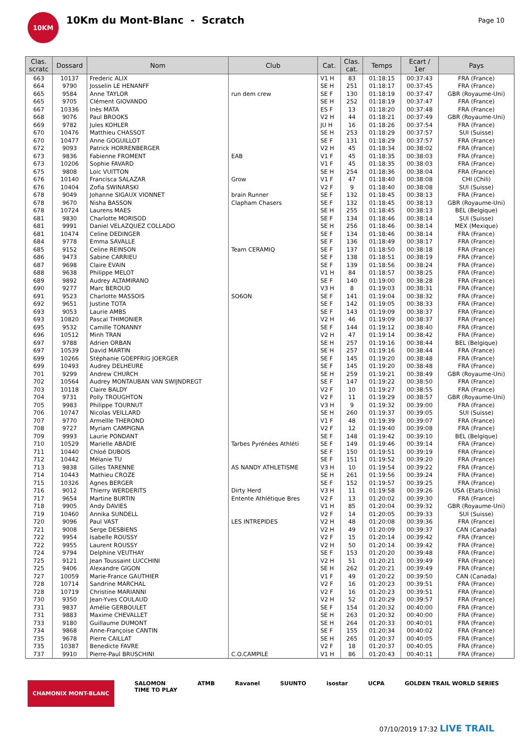10KM
10Km du Mont-Blanc - Scratch
Page 10
| Clas. scratc | Dossard | Nom | Club | Cat. | Clas. cat. | Temps | Ecart / 1er | Pays |
| --- | --- | --- | --- | --- | --- | --- | --- | --- |
| 663 | 10137 | Frederic ALIX | | V1 H | 83 | 01:18:15 | 00:37:43 | FRA (France) |
| 664 | 9790 | Josselin LE HENANFF | | SE H | 251 | 01:18:17 | 00:37:45 | FRA (France) |
| 665 | 9584 | Anne TAYLOR | run dem crew | SE F | 130 | 01:18:19 | 00:37:47 | GBR (Royaume-Uni) |
| 665 | 9705 | Clément GIOVANDO | | SE H | 252 | 01:18:19 | 00:37:47 | FRA (France) |
| 667 | 10336 | Inès MATA | | ES F | 13 | 01:18:20 | 00:37:48 | FRA (France) |
| 668 | 9076 | Paul BROOKS | | V2 H | 44 | 01:18:21 | 00:37:49 | GBR (Royaume-Uni) |
| 669 | 9782 | Jules KOHLER | | JU H | 16 | 01:18:26 | 00:37:54 | FRA (France) |
| 670 | 10476 | Matthieu CHASSOT | | SE H | 253 | 01:18:29 | 00:37:57 | SUI (Suisse) |
| 670 | 10477 | Anne GOGUILLOT | | SE F | 131 | 01:18:29 | 00:37:57 | FRA (France) |
| 672 | 9093 | Patrick HORRENBERGER | | V2 H | 45 | 01:18:34 | 00:38:02 | FRA (France) |
| 673 | 9836 | Fabienne FROMENT | EAB | V1 F | 45 | 01:18:35 | 00:38:03 | FRA (France) |
| 673 | 10206 | Sophie FAVARD | | V1 F | 45 | 01:18:35 | 00:38:03 | FRA (France) |
| 675 | 9808 | Loic VUITTON | | SE H | 254 | 01:18:36 | 00:38:04 | FRA (France) |
| 676 | 10140 | Francisca SALAZAR | Grow | V1 F | 47 | 01:18:40 | 00:38:08 | CHI (Chili) |
| 676 | 10404 | Zofia SWINARSKI | | V2 F | 9 | 01:18:40 | 00:38:08 | SUI (Suisse) |
| 678 | 9049 | Johanne SIGAUX VIONNET | brain Runner | SE F | 132 | 01:18:45 | 00:38:13 | FRA (France) |
| 678 | 9670 | Nisha BASSON | Clapham Chasers | SE F | 132 | 01:18:45 | 00:38:13 | GBR (Royaume-Uni) |
| 678 | 10724 | Laurens MAES | | SE H | 255 | 01:18:45 | 00:38:13 | BEL (Belgique) |
| 681 | 9830 | Charlotte MORISOD | | SE F | 134 | 01:18:46 | 00:38:14 | SUI (Suisse) |
| 681 | 9991 | Daniel VELAZQUEZ COLLADO | | SE H | 256 | 01:18:46 | 00:38:14 | MEX (Mexique) |
| 681 | 10474 | Celine DEDINGER | | SE F | 134 | 01:18:46 | 00:38:14 | FRA (France) |
| 684 | 9778 | Emma SAVALLE | | SE F | 136 | 01:18:49 | 00:38:17 | FRA (France) |
| 685 | 9152 | Celine REINSON | Team CERAMIQ | SE F | 137 | 01:18:50 | 00:38:18 | FRA (France) |
| 686 | 9473 | Sabine CARRIEU | | SE F | 138 | 01:18:51 | 00:38:19 | FRA (France) |
| 687 | 9698 | Claire EVAIN | | SE F | 139 | 01:18:56 | 00:38:24 | FRA (France) |
| 688 | 9638 | Philippe MELOT | | V1 H | 84 | 01:18:57 | 00:38:25 | FRA (France) |
| 689 | 9892 | Audrey ALTAMIRANO | | SE F | 140 | 01:19:00 | 00:38:28 | FRA (France) |
| 690 | 9277 | Marc BEROUD | | V3 H | 8 | 01:19:03 | 00:38:31 | FRA (France) |
| 691 | 9523 | Charlotte MASSOIS | SO6ON | SE F | 141 | 01:19:04 | 00:38:32 | FRA (France) |
| 692 | 9651 | Justine TOTA | | SE F | 142 | 01:19:05 | 00:38:33 | FRA (France) |
| 693 | 9053 | Laurie AMBS | | SE F | 143 | 01:19:09 | 00:38:37 | FRA (France) |
| 693 | 10820 | Pascal THIMONIER | | V2 H | 46 | 01:19:09 | 00:38:37 | FRA (France) |
| 695 | 9532 | Camille TONANNY | | SE F | 144 | 01:19:12 | 00:38:40 | FRA (France) |
| 696 | 10512 | Minh TRAN | | V2 H | 47 | 01:19:14 | 00:38:42 | FRA (France) |
| 697 | 9788 | Adrien ORBAN | | SE H | 257 | 01:19:16 | 00:38:44 | BEL (Belgique) |
| 697 | 10539 | David MARTIN | | SE H | 257 | 01:19:16 | 00:38:44 | FRA (France) |
| 699 | 10266 | Stéphanie GOEPFRIG JOERGER | | SE F | 145 | 01:19:20 | 00:38:48 | FRA (France) |
| 699 | 10493 | Audrey DELHEURE | | SE F | 145 | 01:19:20 | 00:38:48 | FRA (France) |
| 701 | 9299 | Andrew CHURCH | | SE H | 259 | 01:19:21 | 00:38:49 | GBR (Royaume-Uni) |
| 702 | 10564 | Audrey MONTAUBAN VAN SWIJNDREGT | | SE F | 147 | 01:19:22 | 00:38:50 | FRA (France) |
| 703 | 10118 | Claire BALDY | | V2 F | 10 | 01:19:27 | 00:38:55 | FRA (France) |
| 704 | 9731 | Polly TROUGHTON | | V2 F | 11 | 01:19:29 | 00:38:57 | GBR (Royaume-Uni) |
| 705 | 9983 | Philippe TOURNUT | | V3 H | 9 | 01:19:32 | 00:39:00 | FRA (France) |
| 706 | 10747 | Nicolas VEILLARD | | SE H | 260 | 01:19:37 | 00:39:05 | SUI (Suisse) |
| 707 | 9770 | Armellle THEROND | | V1 F | 48 | 01:19:39 | 00:39:07 | FRA (France) |
| 708 | 9727 | Myriam CAMPIGNA | | V2 F | 12 | 01:19:40 | 00:39:08 | FRA (France) |
| 709 | 9993 | Laurie PONDANT | | SE F | 148 | 01:19:42 | 00:39:10 | BEL (Belgique) |
| 710 | 10529 | Marielle ABADIE | Tarbes Pyrénées Athléti | SE F | 149 | 01:19:46 | 00:39:14 | FRA (France) |
| 711 | 10440 | Chloé DUBOIS | | SE F | 150 | 01:19:51 | 00:39:19 | FRA (France) |
| 712 | 10442 | Mélanie TU | | SE F | 151 | 01:19:52 | 00:39:20 | FRA (France) |
| 713 | 9838 | Gilles TARENNE | AS NANDY ATHLETISME | V3 H | 10 | 01:19:54 | 00:39:22 | FRA (France) |
| 714 | 10443 | Mathieu CROZE | | SE H | 261 | 01:19:56 | 00:39:24 | FRA (France) |
| 715 | 10326 | Agnes BERGER | | SE F | 152 | 01:19:57 | 00:39:25 | FRA (France) |
| 716 | 9012 | Thierry WERDERITS | Dirty Herd | V3 H | 11 | 01:19:58 | 00:39:26 | USA (Etats-Unis) |
| 717 | 9654 | Martine BURTIN | Entente Athlétique Bres | V2 F | 13 | 01:20:02 | 00:39:30 | FRA (France) |
| 718 | 9905 | Andy DAVIES | | V1 H | 85 | 01:20:04 | 00:39:32 | GBR (Royaume-Uni) |
| 719 | 10460 | Annika SUNDELL | | V2 F | 14 | 01:20:05 | 00:39:33 | SUI (Suisse) |
| 720 | 9096 | Paul VAST | LES INTREPIDES | V2 H | 48 | 01:20:08 | 00:39:36 | FRA (France) |
| 721 | 9008 | Serge DESBIENS | | V2 H | 49 | 01:20:09 | 00:39:37 | CAN (Canada) |
| 722 | 9954 | Isabelle ROUSSY | | V2 F | 15 | 01:20:14 | 00:39:42 | FRA (France) |
| 722 | 9955 | Laurent ROUSSY | | V2 H | 50 | 01:20:14 | 00:39:42 | FRA (France) |
| 724 | 9794 | Delphine VEUTHAY | | SE F | 153 | 01:20:20 | 00:39:48 | FRA (France) |
| 725 | 9121 | Jean Toussaint LUCCHINI | | V2 H | 51 | 01:20:21 | 00:39:49 | FRA (France) |
| 725 | 9406 | Alexandre GIGON | | SE H | 262 | 01:20:21 | 00:39:49 | FRA (France) |
| 727 | 10059 | Marie-France GAUTHIER | | V1 F | 49 | 01:20:22 | 00:39:50 | CAN (Canada) |
| 728 | 10714 | Sandrine MARCHAL | | V2 F | 16 | 01:20:23 | 00:39:51 | FRA (France) |
| 728 | 10719 | Christine MARIANNI | | V2 F | 16 | 01:20:23 | 00:39:51 | FRA (France) |
| 730 | 9350 | Jean-Yves COULAUD | | V2 H | 52 | 01:20:29 | 00:39:57 | FRA (France) |
| 731 | 9837 | Amélie GERBOULET | | SE F | 154 | 01:20:32 | 00:40:00 | FRA (France) |
| 731 | 9883 | Maxime CHEVALLET | | SE H | 263 | 01:20:32 | 00:40:00 | FRA (France) |
| 733 | 9180 | Guillaume DUMONT | | SE H | 264 | 01:20:33 | 00:40:01 | FRA (France) |
| 734 | 9868 | Anne-Françoise CANTIN | | SE F | 155 | 01:20:34 | 00:40:02 | FRA (France) |
| 735 | 9678 | Pierre CAILLAT | | SE H | 265 | 01:20:37 | 00:40:05 | FRA (France) |
| 735 | 10387 | Benedicte FAVRE | | V2 F | 18 | 01:20:37 | 00:40:05 | FRA (France) |
| 737 | 9910 | Pierre-Paul BRUSCHINI | C.O.CAMPILE | V1 H | 86 | 01:20:43 | 00:40:11 | FRA (France) |
CHAMONIX MONT-BLANC SALOMON
TIME TO PLAY ATMB Ravanel SUUNTO isostar UCPA GOLDEN TRAIL WORLD SERIES
07/10/2019 17:32 LIVE TRAIL